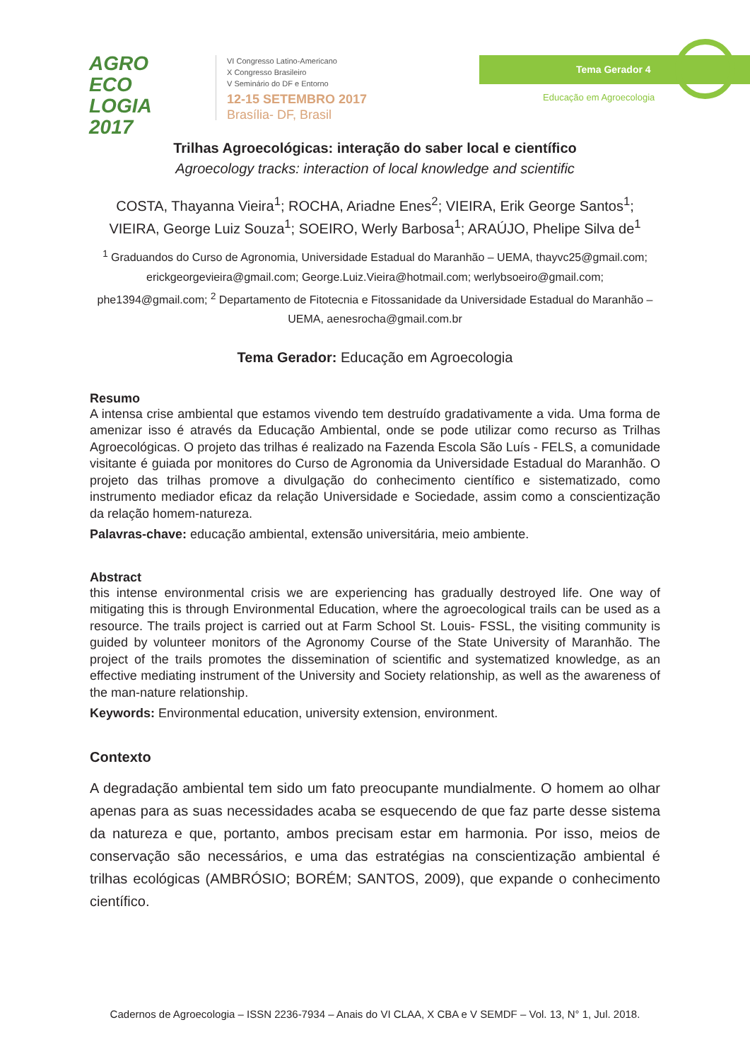AGRO
ECO
LOGIA
2017
VI Congresso Latino-Americano
X Congresso Brasileiro
V Seminário do DF e Entorno
12-15 SETEMBRO 2017
Brasília- DF, Brasil
Tema Gerador 4
Educação em Agroecologia
Trilhas Agroecológicas: interação do saber local e científico
Agroecology tracks: interaction of local knowledge and scientific
COSTA, Thayanna Vieira<sup>1</sup>; ROCHA, Ariadne Enes<sup>2</sup>; VIEIRA, Erik George Santos<sup>1</sup>; VIEIRA, George Luiz Souza<sup>1</sup>; SOEIRO, Werly Barbosa<sup>1</sup>; ARAÚJO, Phelipe Silva de<sup>1</sup>
<sup>1</sup> Graduandos do Curso de Agronomia, Universidade Estadual do Maranhão – UEMA, thayvc25@gmail.com; erickgeorgevieira@gmail.com; George.Luiz.Vieira@hotmail.com; werlybsoeiro@gmail.com; phe1394@gmail.com; <sup>2</sup> Departamento de Fitotecnia e Fitossanidade da Universidade Estadual do Maranhão – UEMA, aenesrocha@gmail.com.br
Tema Gerador: Educação em Agroecologia
Resumo
A intensa crise ambiental que estamos vivendo tem destruído gradativamente a vida. Uma forma de amenizar isso é através da Educação Ambiental, onde se pode utilizar como recurso as Trilhas Agroecológicas. O projeto das trilhas é realizado na Fazenda Escola São Luís - FELS, a comunidade visitante é guiada por monitores do Curso de Agronomia da Universidade Estadual do Maranhão. O projeto das trilhas promove a divulgação do conhecimento científico e sistematizado, como instrumento mediador eficaz da relação Universidade e Sociedade, assim como a conscientização da relação homem-natureza.
Palavras-chave: educação ambiental, extensão universitária, meio ambiente.
Abstract
this intense environmental crisis we are experiencing has gradually destroyed life. One way of mitigating this is through Environmental Education, where the agroecological trails can be used as a resource. The trails project is carried out at Farm School St. Louis- FSSL, the visiting community is guided by volunteer monitors of the Agronomy Course of the State University of Maranhão. The project of the trails promotes the dissemination of scientific and systematized knowledge, as an effective mediating instrument of the University and Society relationship, as well as the awareness of the man-nature relationship.
Keywords: Environmental education, university extension, environment.
Contexto
A degradação ambiental tem sido um fato preocupante mundialmente. O homem ao olhar apenas para as suas necessidades acaba se esquecendo de que faz parte desse sistema da natureza e que, portanto, ambos precisam estar em harmonia. Por isso, meios de conservação são necessários, e uma das estratégias na conscientização ambiental é trilhas ecológicas (AMBRÓSIO; BORÉM; SANTOS, 2009), que expande o conhecimento científico.
Cadernos de Agroecologia – ISSN 2236-7934 – Anais do VI CLAA, X CBA e V SEMDF – Vol. 13, N° 1, Jul. 2018.